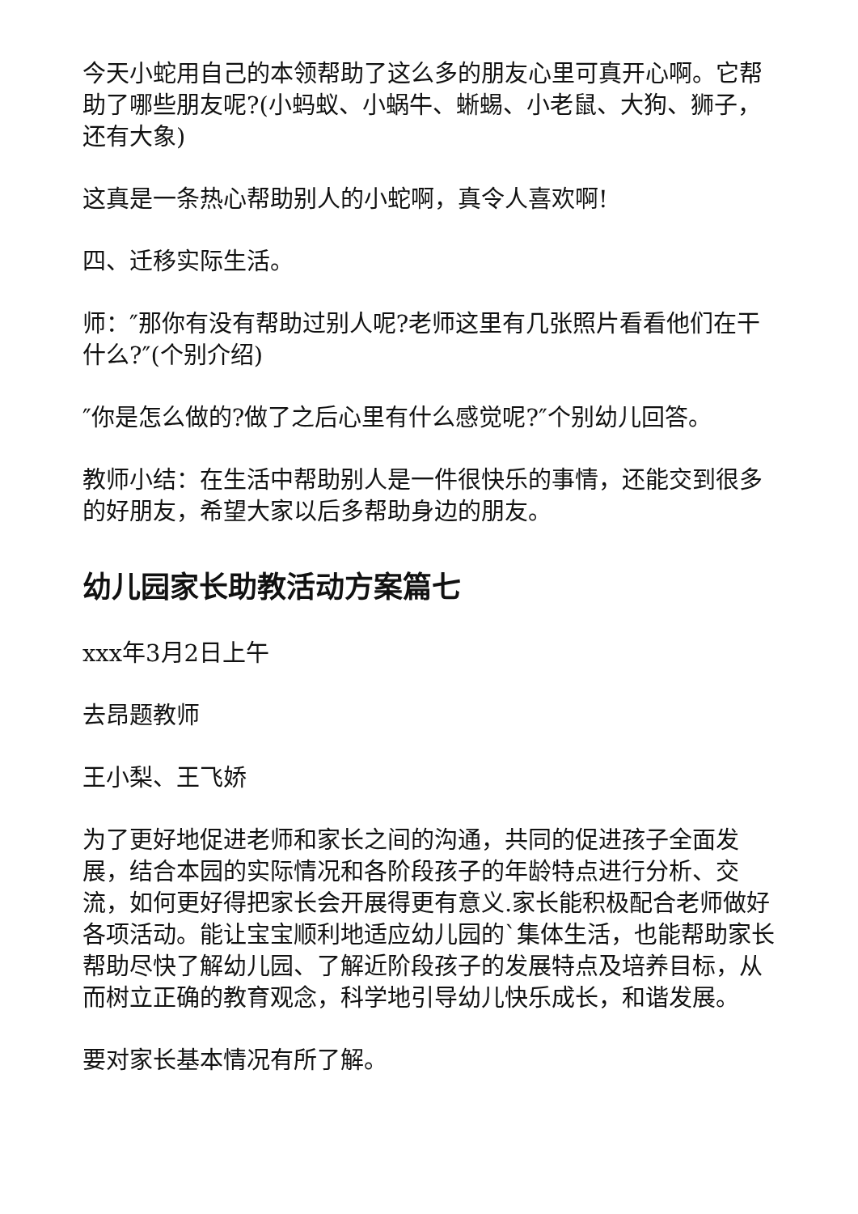今天小蛇用自己的本领帮助了这么多的朋友心里可真开心啊。它帮助了哪些朋友呢?(小蚂蚁、小蜗牛、蜥蜴、小老鼠、大狗、狮子，还有大象)
这真是一条热心帮助别人的小蛇啊，真令人喜欢啊!
四、迁移实际生活。
师：″那你有没有帮助过别人呢?老师这里有几张照片看看他们在干什么?″(个别介绍)
″你是怎么做的?做了之后心里有什么感觉呢?″个别幼儿回答。
教师小结：在生活中帮助别人是一件很快乐的事情，还能交到很多的好朋友，希望大家以后多帮助身边的朋友。
幼儿园家长助教活动方案篇七
xxx年3月2日上午
去昂题教师
王小梨、王飞娇
为了更好地促进老师和家长之间的沟通，共同的促进孩子全面发展，结合本园的实际情况和各阶段孩子的年龄特点进行分析、交流，如何更好得把家长会开展得更有意义.家长能积极配合老师做好各项活动。能让宝宝顺利地适应幼儿园的`集体生活，也能帮助家长帮助尽快了解幼儿园、了解近阶段孩子的发展特点及培养目标，从而树立正确的教育观念，科学地引导幼儿快乐成长，和谐发展。
要对家长基本情况有所了解。